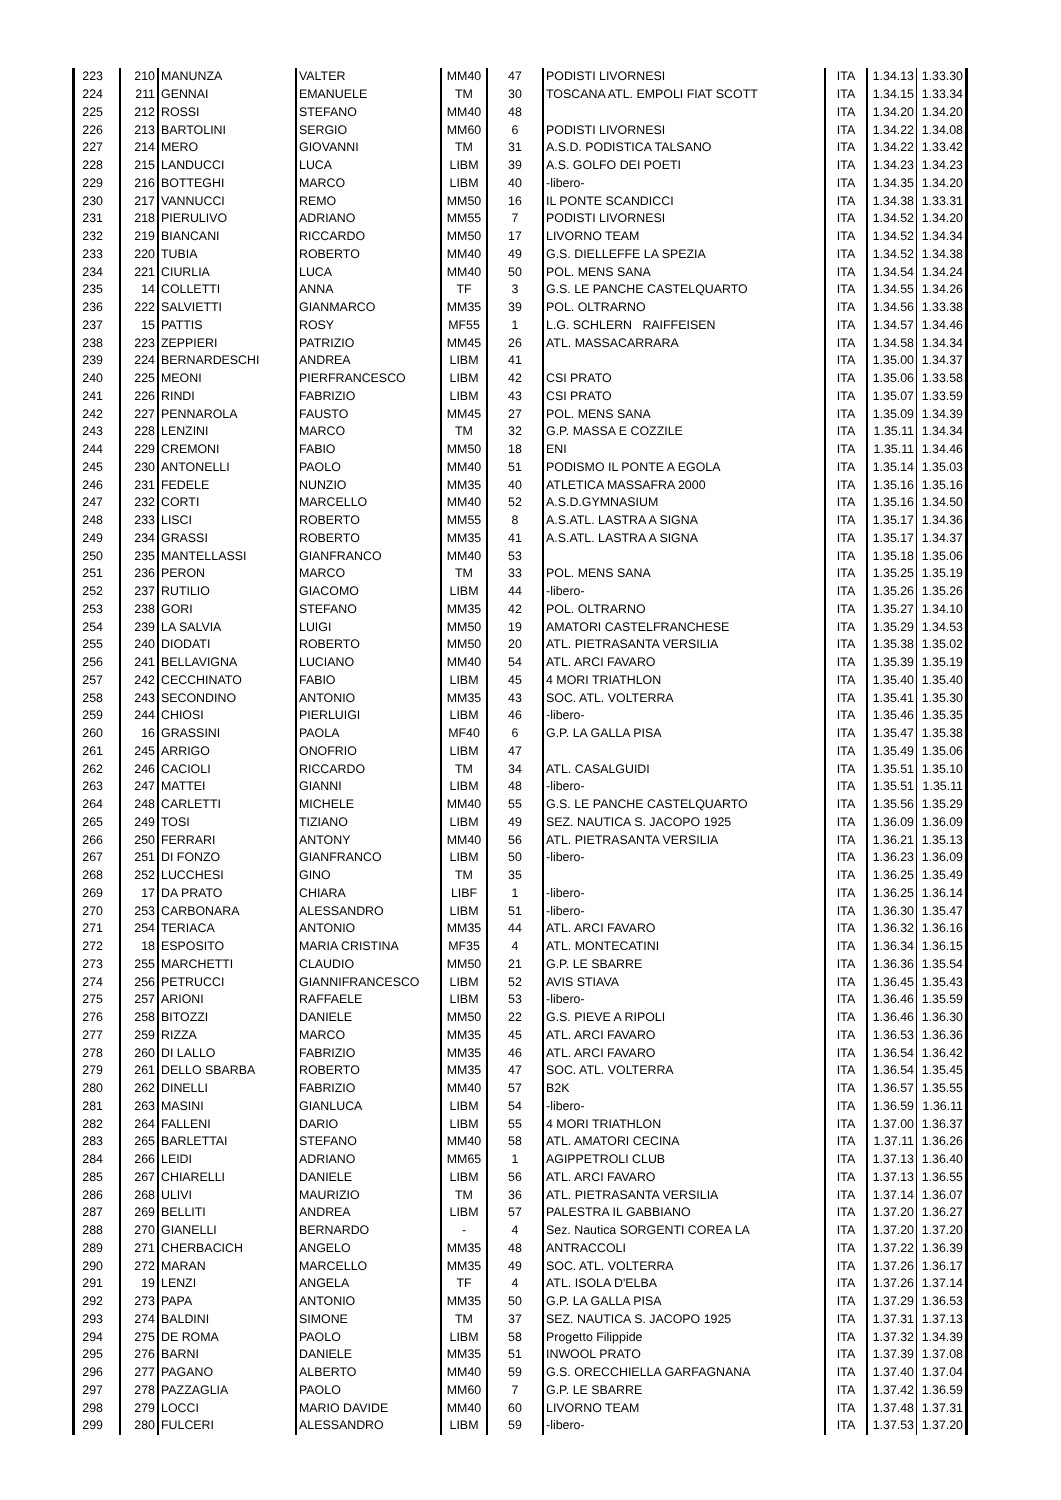| 223 | 210 | MANUNZA | VALTER | MM40 | 47 | PODISTI LIVORNESI | ITA | 1.34.13 | 1.33.30 |
| 224 | 211 | GENNAI | EMANUELE | TM | 30 | TOSCANA ATL. EMPOLI FIAT SCOTT | ITA | 1.34.15 | 1.33.34 |
| 225 | 212 | ROSSI | STEFANO | MM40 | 48 | | ITA | 1.34.20 | 1.34.20 |
| 226 | 213 | BARTOLINI | SERGIO | MM60 | 6 | PODISTI LIVORNESI | ITA | 1.34.22 | 1.34.08 |
| 227 | 214 | MERO | GIOVANNI | TM | 31 | A.S.D. PODISTICA TALSANO | ITA | 1.34.22 | 1.33.42 |
| 228 | 215 | LANDUCCI | LUCA | LIBM | 39 | A.S. GOLFO DEI POETI | ITA | 1.34.23 | 1.34.23 |
| 229 | 216 | BOTTEGHI | MARCO | LIBM | 40 | -libero- | ITA | 1.34.35 | 1.34.20 |
| 230 | 217 | VANNUCCI | REMO | MM50 | 16 | IL PONTE SCANDICCI | ITA | 1.34.38 | 1.33.31 |
| 231 | 218 | PIERULIVO | ADRIANO | MM55 | 7 | PODISTI LIVORNESI | ITA | 1.34.52 | 1.34.20 |
| 232 | 219 | BIANCANI | RICCARDO | MM50 | 17 | LIVORNO TEAM | ITA | 1.34.52 | 1.34.34 |
| 233 | 220 | TUBIA | ROBERTO | MM40 | 49 | G.S. DIELLEFFE LA SPEZIA | ITA | 1.34.52 | 1.34.38 |
| 234 | 221 | CIURLIA | LUCA | MM40 | 50 | POL. MENS SANA | ITA | 1.34.54 | 1.34.24 |
| 235 | 14 | COLLETTI | ANNA | TF | 3 | G.S. LE PANCHE CASTELQUARTO | ITA | 1.34.55 | 1.34.26 |
| 236 | 222 | SALVIETTI | GIANMARCO | MM35 | 39 | POL. OLTRARNO | ITA | 1.34.56 | 1.33.38 |
| 237 | 15 | PATTIS | ROSY | MF55 | 1 | L.G. SCHLERN RAIFFEISEN | ITA | 1.34.57 | 1.34.46 |
| 238 | 223 | ZEPPIERI | PATRIZIO | MM45 | 26 | ATL. MASSACARRARA | ITA | 1.34.58 | 1.34.34 |
| 239 | 224 | BERNARDESCHI | ANDREA | LIBM | 41 | | ITA | 1.35.00 | 1.34.37 |
| 240 | 225 | MEONI | PIERFRANCESCO | LIBM | 42 | CSI PRATO | ITA | 1.35.06 | 1.33.58 |
| 241 | 226 | RINDI | FABRIZIO | LIBM | 43 | CSI PRATO | ITA | 1.35.07 | 1.33.59 |
| 242 | 227 | PENNAROLA | FAUSTO | MM45 | 27 | POL. MENS SANA | ITA | 1.35.09 | 1.34.39 |
| 243 | 228 | LENZINI | MARCO | TM | 32 | G.P. MASSA E COZZILE | ITA | 1.35.11 | 1.34.34 |
| 244 | 229 | CREMONI | FABIO | MM50 | 18 | ENI | ITA | 1.35.11 | 1.34.46 |
| 245 | 230 | ANTONELLI | PAOLO | MM40 | 51 | PODISMO IL PONTE A EGOLA | ITA | 1.35.14 | 1.35.03 |
| 246 | 231 | FEDELE | NUNZIO | MM35 | 40 | ATLETICA MASSAFRA 2000 | ITA | 1.35.16 | 1.35.16 |
| 247 | 232 | CORTI | MARCELLO | MM40 | 52 | A.S.D.GYMNASIUM | ITA | 1.35.16 | 1.34.50 |
| 248 | 233 | LISCI | ROBERTO | MM55 | 8 | A.S.ATL. LASTRA A SIGNA | ITA | 1.35.17 | 1.34.36 |
| 249 | 234 | GRASSI | ROBERTO | MM35 | 41 | A.S.ATL. LASTRA A SIGNA | ITA | 1.35.17 | 1.34.37 |
| 250 | 235 | MANTELLASSI | GIANFRANCO | MM40 | 53 | | ITA | 1.35.18 | 1.35.06 |
| 251 | 236 | PERON | MARCO | TM | 33 | POL. MENS SANA | ITA | 1.35.25 | 1.35.19 |
| 252 | 237 | RUTILIO | GIACOMO | LIBM | 44 | -libero- | ITA | 1.35.26 | 1.35.26 |
| 253 | 238 | GORI | STEFANO | MM35 | 42 | POL. OLTRARNO | ITA | 1.35.27 | 1.34.10 |
| 254 | 239 | LA SALVIA | LUIGI | MM50 | 19 | AMATORI CASTELFRANCHESE | ITA | 1.35.29 | 1.34.53 |
| 255 | 240 | DIODATI | ROBERTO | MM50 | 20 | ATL. PIETRASANTA VERSILIA | ITA | 1.35.38 | 1.35.02 |
| 256 | 241 | BELLAVIGNA | LUCIANO | MM40 | 54 | ATL. ARCI FAVARO | ITA | 1.35.39 | 1.35.19 |
| 257 | 242 | CECCHINATO | FABIO | LIBM | 45 | 4 MORI TRIATHLON | ITA | 1.35.40 | 1.35.40 |
| 258 | 243 | SECONDINO | ANTONIO | MM35 | 43 | SOC. ATL. VOLTERRA | ITA | 1.35.41 | 1.35.30 |
| 259 | 244 | CHIOSI | PIERLUIGI | LIBM | 46 | -libero- | ITA | 1.35.46 | 1.35.35 |
| 260 | 16 | GRASSINI | PAOLA | MF40 | 6 | G.P. LA GALLA PISA | ITA | 1.35.47 | 1.35.38 |
| 261 | 245 | ARRIGO | ONOFRIO | LIBM | 47 | | ITA | 1.35.49 | 1.35.06 |
| 262 | 246 | CACIOLI | RICCARDO | TM | 34 | ATL. CASALGUIDI | ITA | 1.35.51 | 1.35.10 |
| 263 | 247 | MATTEI | GIANNI | LIBM | 48 | -libero- | ITA | 1.35.51 | 1.35.11 |
| 264 | 248 | CARLETTI | MICHELE | MM40 | 55 | G.S. LE PANCHE CASTELQUARTO | ITA | 1.35.56 | 1.35.29 |
| 265 | 249 | TOSI | TIZIANO | LIBM | 49 | SEZ. NAUTICA S. JACOPO 1925 | ITA | 1.36.09 | 1.36.09 |
| 266 | 250 | FERRARI | ANTONY | MM40 | 56 | ATL. PIETRASANTA VERSILIA | ITA | 1.36.21 | 1.35.13 |
| 267 | 251 | DI FONZO | GIANFRANCO | LIBM | 50 | -libero- | ITA | 1.36.23 | 1.36.09 |
| 268 | 252 | LUCCHESI | GINO | TM | 35 | | ITA | 1.36.25 | 1.35.49 |
| 269 | 17 | DA PRATO | CHIARA | LIBF | 1 | -libero- | ITA | 1.36.25 | 1.36.14 |
| 270 | 253 | CARBONARA | ALESSANDRO | LIBM | 51 | -libero- | ITA | 1.36.30 | 1.35.47 |
| 271 | 254 | TERIACA | ANTONIO | MM35 | 44 | ATL. ARCI FAVARO | ITA | 1.36.32 | 1.36.16 |
| 272 | 18 | ESPOSITO | MARIA CRISTINA | MF35 | 4 | ATL. MONTECATINI | ITA | 1.36.34 | 1.36.15 |
| 273 | 255 | MARCHETTI | CLAUDIO | MM50 | 21 | G.P. LE SBARRE | ITA | 1.36.36 | 1.35.54 |
| 274 | 256 | PETRUCCI | GIANNIFRANCESCO | LIBM | 52 | AVIS STIAVA | ITA | 1.36.45 | 1.35.43 |
| 275 | 257 | ARIONI | RAFFAELE | LIBM | 53 | -libero- | ITA | 1.36.46 | 1.35.59 |
| 276 | 258 | BITOZZI | DANIELE | MM50 | 22 | G.S. PIEVE A RIPOLI | ITA | 1.36.46 | 1.36.30 |
| 277 | 259 | RIZZA | MARCO | MM35 | 45 | ATL. ARCI FAVARO | ITA | 1.36.53 | 1.36.36 |
| 278 | 260 | DI LALLO | FABRIZIO | MM35 | 46 | ATL. ARCI FAVARO | ITA | 1.36.54 | 1.36.42 |
| 279 | 261 | DELLO SBARBA | ROBERTO | MM35 | 47 | SOC. ATL. VOLTERRA | ITA | 1.36.54 | 1.35.45 |
| 280 | 262 | DINELLI | FABRIZIO | MM40 | 57 | B2K | ITA | 1.36.57 | 1.35.55 |
| 281 | 263 | MASINI | GIANLUCA | LIBM | 54 | -libero- | ITA | 1.36.59 | 1.36.11 |
| 282 | 264 | FALLENI | DARIO | LIBM | 55 | 4 MORI TRIATHLON | ITA | 1.37.00 | 1.36.37 |
| 283 | 265 | BARLETTAI | STEFANO | MM40 | 58 | ATL. AMATORI CECINA | ITA | 1.37.11 | 1.36.26 |
| 284 | 266 | LEIDI | ADRIANO | MM65 | 1 | AGIPPETROLI CLUB | ITA | 1.37.13 | 1.36.40 |
| 285 | 267 | CHIARELLI | DANIELE | LIBM | 56 | ATL. ARCI FAVARO | ITA | 1.37.13 | 1.36.55 |
| 286 | 268 | ULIVI | MAURIZIO | TM | 36 | ATL. PIETRASANTA VERSILIA | ITA | 1.37.14 | 1.36.07 |
| 287 | 269 | BELLITI | ANDREA | LIBM | 57 | PALESTRA IL GABBIANO | ITA | 1.37.20 | 1.36.27 |
| 288 | 270 | GIANELLI | BERNARDO | - | 4 | Sez. Nautica SORGENTI COREA LA | ITA | 1.37.20 | 1.37.20 |
| 289 | 271 | CHERBACICH | ANGELO | MM35 | 48 | ANTRACCOLI | ITA | 1.37.22 | 1.36.39 |
| 290 | 272 | MARAN | MARCELLO | MM35 | 49 | SOC. ATL. VOLTERRA | ITA | 1.37.26 | 1.36.17 |
| 291 | 19 | LENZI | ANGELA | TF | 4 | ATL. ISOLA D'ELBA | ITA | 1.37.26 | 1.37.14 |
| 292 | 273 | PAPA | ANTONIO | MM35 | 50 | G.P. LA GALLA PISA | ITA | 1.37.29 | 1.36.53 |
| 293 | 274 | BALDINI | SIMONE | TM | 37 | SEZ. NAUTICA S. JACOPO 1925 | ITA | 1.37.31 | 1.37.13 |
| 294 | 275 | DE ROMA | PAOLO | LIBM | 58 | Progetto Filippide | ITA | 1.37.32 | 1.34.39 |
| 295 | 276 | BARNI | DANIELE | MM35 | 51 | INWOOL PRATO | ITA | 1.37.39 | 1.37.08 |
| 296 | 277 | PAGANO | ALBERTO | MM40 | 59 | G.S. ORECCHIELLA GARFAGNANA | ITA | 1.37.40 | 1.37.04 |
| 297 | 278 | PAZZAGLIA | PAOLO | MM60 | 7 | G.P. LE SBARRE | ITA | 1.37.42 | 1.36.59 |
| 298 | 279 | LOCCI | MARIO DAVIDE | MM40 | 60 | LIVORNO TEAM | ITA | 1.37.48 | 1.37.31 |
| 299 | 280 | FULCERI | ALESSANDRO | LIBM | 59 | -libero- | ITA | 1.37.53 | 1.37.20 |